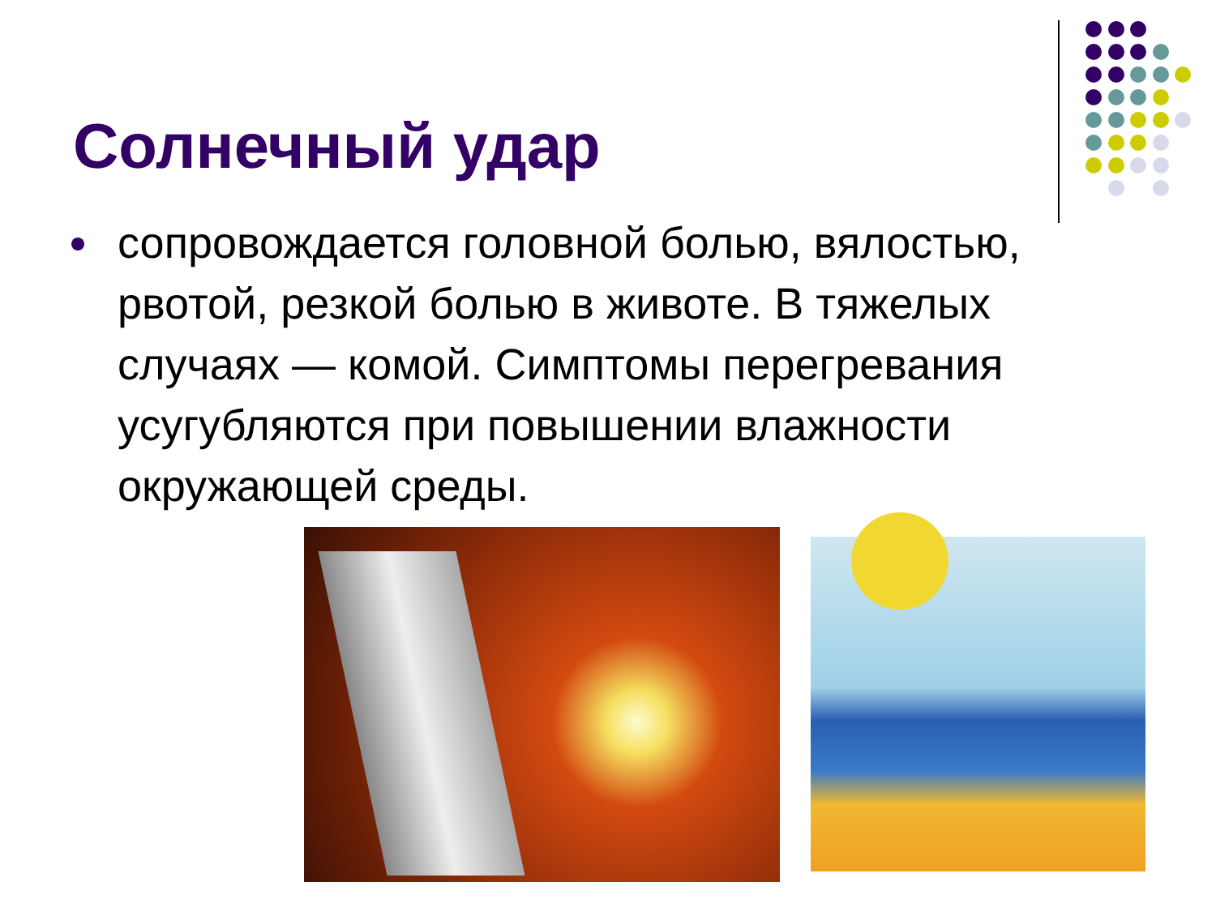Солнечный удар
сопровождается головной болью, вялостью, рвотой, резкой болью в животе. В тяжелых случаях — комой. Симптомы перегревания усугубляются при повышении влажности окружающей среды.